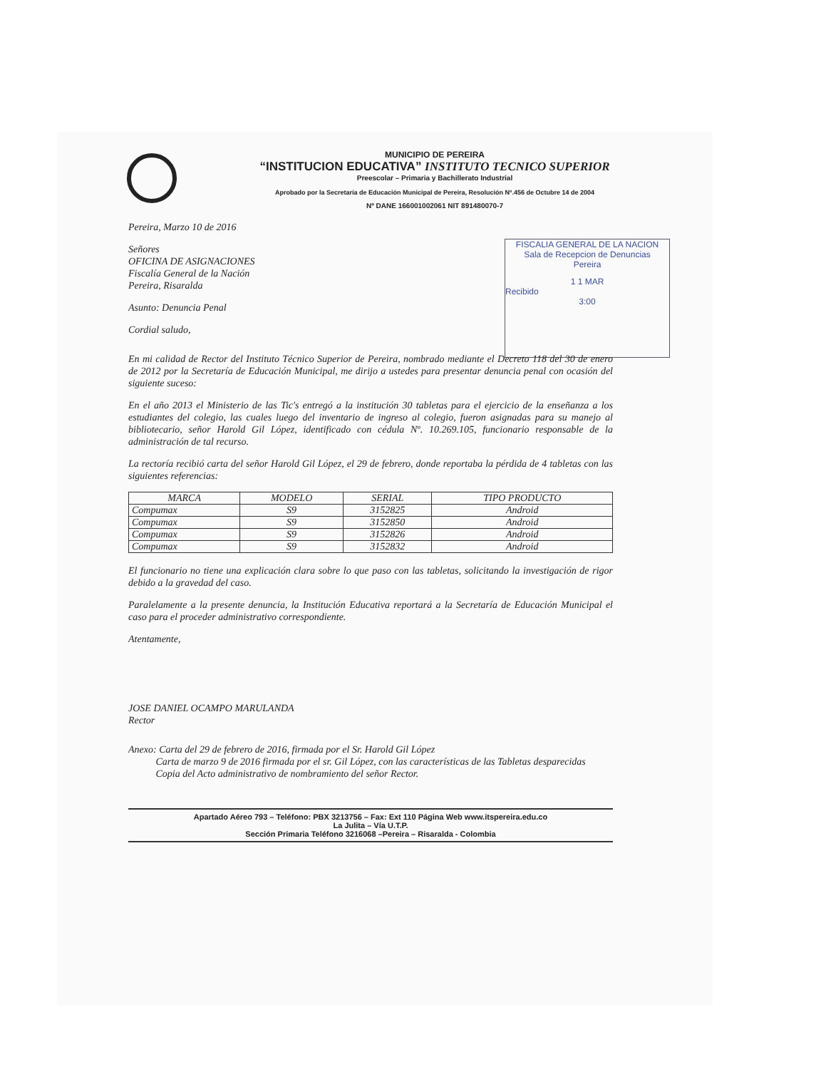MUNICIPIO DE PEREIRA
“INSTITUCION EDUCATIVA” INSTITUTO TECNICO SUPERIOR
Preescolar – Primaria y Bachillerato Industrial
Aprobado por la Secretaría de Educación Municipal de Pereira, Resolución Nº.456 de Octubre 14 de 2004
Nº DANE 166001002061 NIT 891480070-7
FISCALIA GENERAL DE LA NACION
Sala de Recepcion de Denuncias
Pereira
1 1 MAR
Recibido
3:00
Pereira, Marzo 10 de 2016
Señores
OFICINA DE ASIGNACIONES
Fiscalía General de la Nación
Pereira, Risaralda
Asunto: Denuncia Penal
Cordial saludo,
En mi calidad de Rector del Instituto Técnico Superior de Pereira, nombrado mediante el Decreto 118 del 30 de enero de 2012 por la Secretaría de Educación Municipal, me dirijo a ustedes para presentar denuncia penal con ocasión del siguiente suceso:
En el año 2013 el Ministerio de las Tic's entregó a la institución 30 tabletas para el ejercicio de la enseñanza a los estudiantes del colegio, las cuales luego del inventario de ingreso al colegio, fueron asignadas para su manejo al bibliotecario, señor Harold Gil López, identificado con cédula Nº. 10.269.105, funcionario responsable de la administración de tal recurso.
La rectoría recibió carta del señor Harold Gil López, el 29 de febrero, donde reportaba la pérdida de 4 tabletas con las siguientes referencias:
| MARCA | MODELO | SERIAL | TIPO PRODUCTO |
| --- | --- | --- | --- |
| Compumax | S9 | 3152825 | Android |
| Compumax | S9 | 3152850 | Android |
| Compumax | S9 | 3152826 | Android |
| Compumax | S9 | 3152832 | Android |
El funcionario no tiene una explicación clara sobre lo que paso con las tabletas, solicitando la investigación de rigor debido a la gravedad del caso.
Paralelamente a la presente denuncia, la Institución Educativa reportará a la Secretaría de Educación Municipal el caso para el proceder administrativo correspondiente.
Atentamente,
JOSE DANIEL OCAMPO MARULANDA
Rector
Anexo: Carta del 29 de febrero de 2016, firmada por el Sr. Harold Gil López
Carta de marzo 9 de 2016 firmada por el sr. Gil López, con las características de las Tabletas desparecidas
Copia del Acto administrativo de nombramiento del señor Rector.
Apartado Aéreo 793 – Teléfono: PBX 3213756 – Fax: Ext 110 Página Web www.itspereira.edu.co
La Julita – Vía U.T.P.
Sección Primaria Teléfono 3216068 –Pereira – Risaralda - Colombia